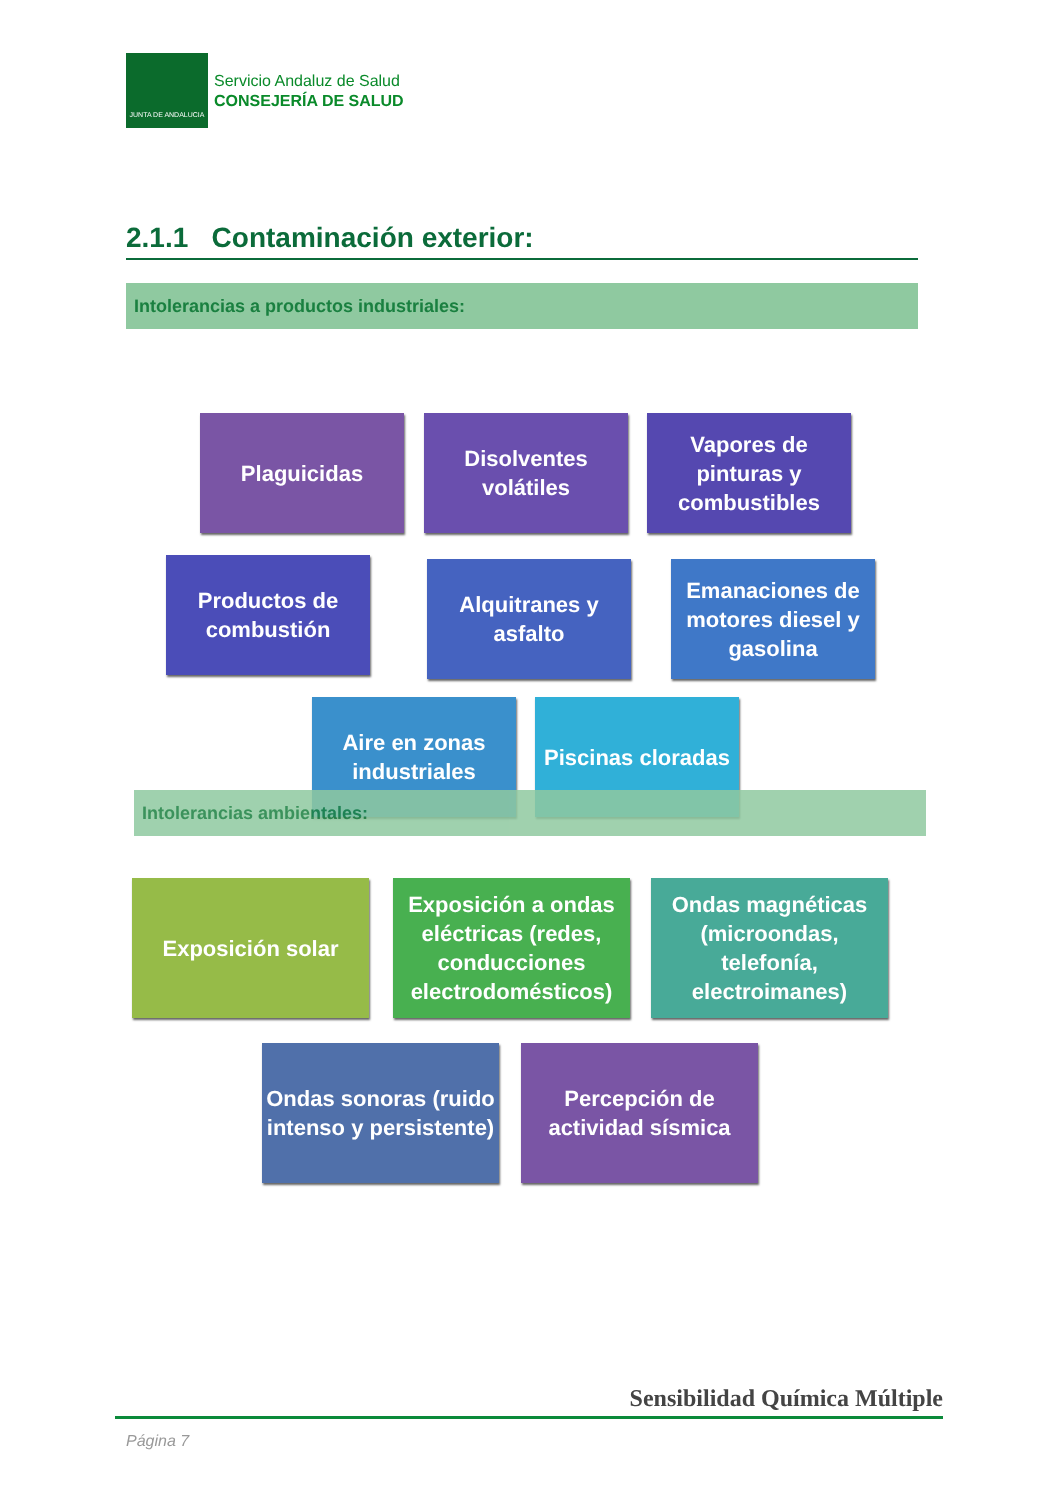JUNTA DE ANDALUCIA
Servicio Andaluz de Salud
CONSEJERÍA DE SALUD
2.1.1 Contaminación exterior:
Intolerancias a productos industriales:
Plaguicidas
Disolventes volátiles
Vapores de pinturas y combustibles
Productos de combustión
Alquitranes y asfalto
Emanaciones de motores diesel y gasolina
Aire en zonas industriales
Piscinas cloradas
Intolerancias ambientales:
Exposición solar
Exposición a ondas eléctricas (redes, conducciones electrodomésticos)
Ondas magnéticas (microondas, telefonía, electroimanes)
Ondas sonoras (ruido intenso y persistente)
Percepción de actividad sísmica
Sensibilidad Química Múltiple
Página 7